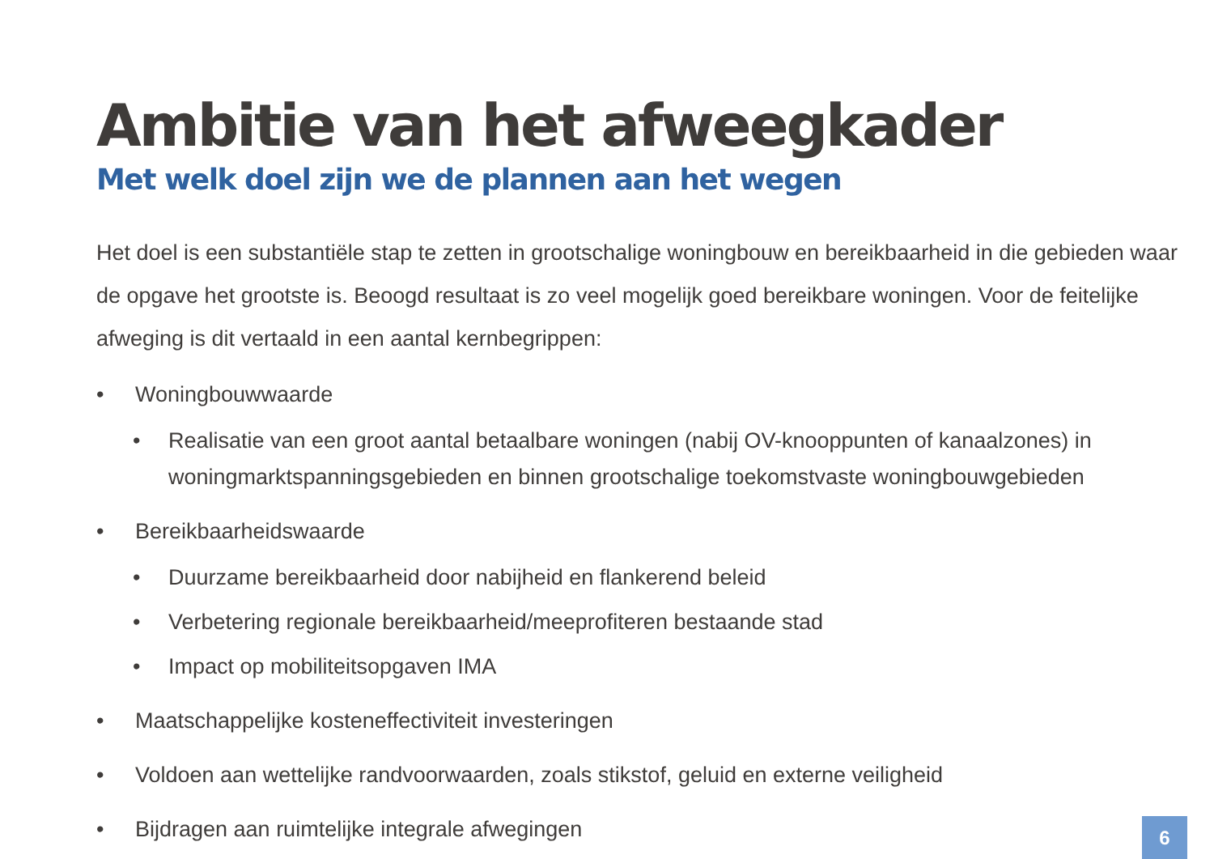Ambitie van het afweegkader
Met welk doel zijn we de plannen aan het wegen
Het doel is een substantiële stap te zetten in grootschalige woningbouw en bereikbaarheid in die gebieden waar de opgave het grootste is. Beoogd resultaat is zo veel mogelijk goed bereikbare woningen. Voor de feitelijke afweging is dit vertaald in een aantal kernbegrippen:
• Woningbouwwaarde
• Realisatie van een groot aantal betaalbare woningen (nabij OV-knooppunten of kanaalzones) in woningmarktspanningsgebieden en binnen grootschalige toekomstvaste woningbouwgebieden
• Bereikbaarheidswaarde
• Duurzame bereikbaarheid door nabijheid en flankerend beleid
• Verbetering regionale bereikbaarheid/meeprofiteren bestaande stad
• Impact op mobiliteitsopgaven IMA
• Maatschappelijke kosteneffectiviteit investeringen
• Voldoen aan wettelijke randvoorwaarden, zoals stikstof, geluid en externe veiligheid
• Bijdragen aan ruimtelijke integrale afwegingen
6